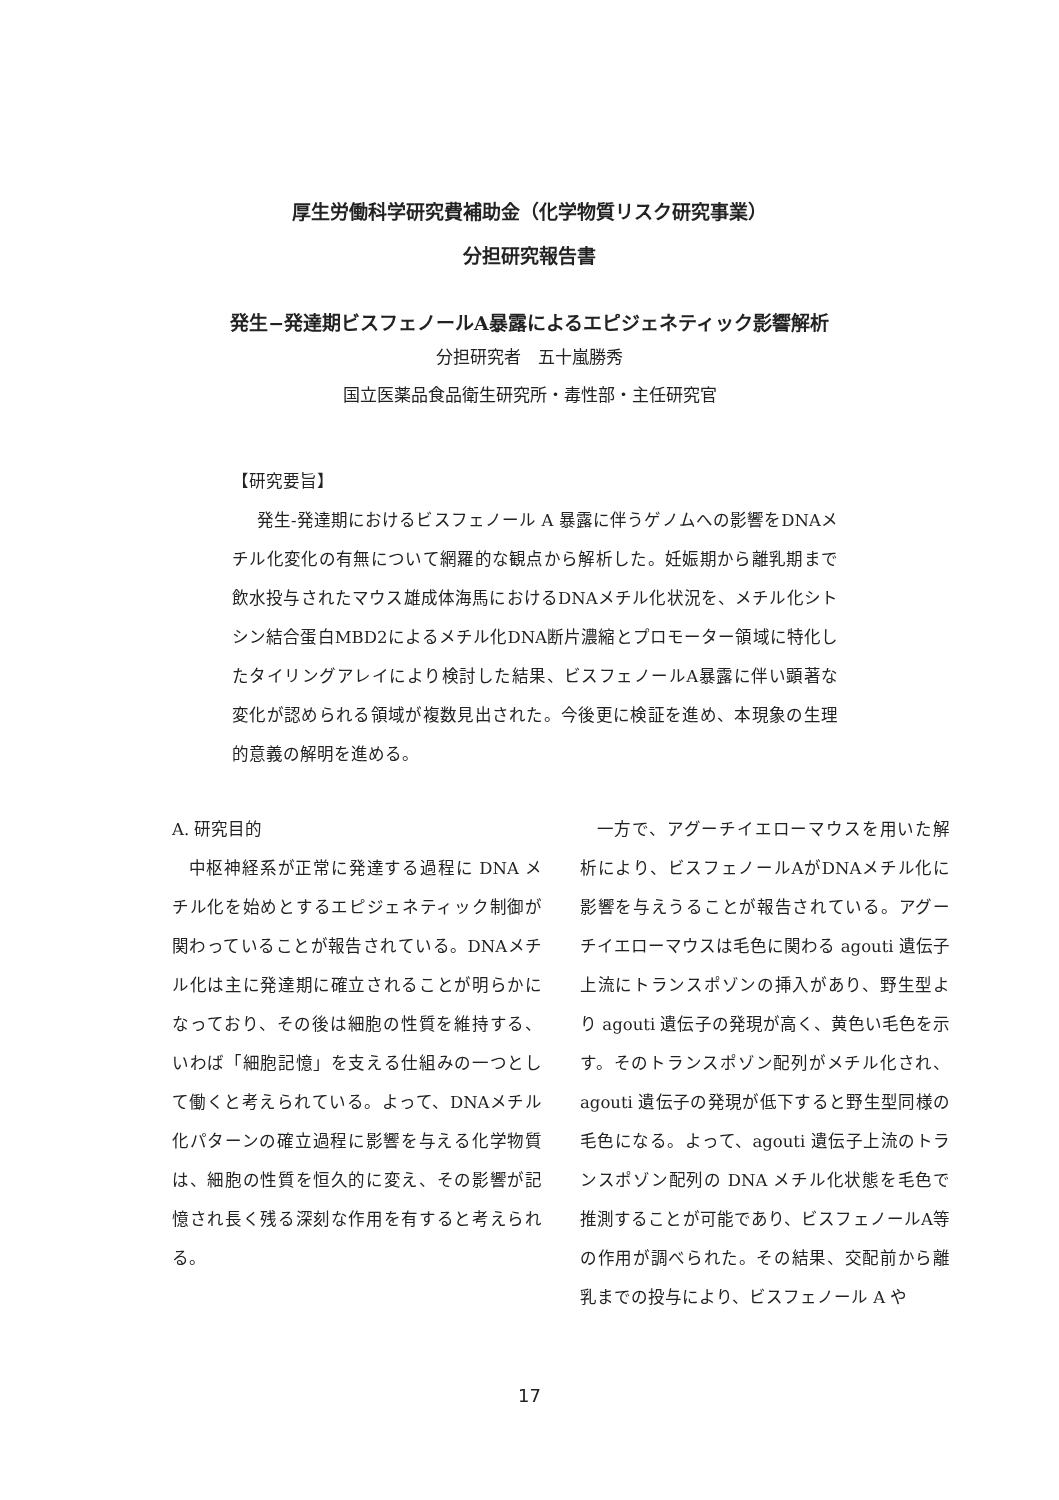厚生労働科学研究費補助金（化学物質リスク研究事業）
分担研究報告書
発生−発達期ビスフェノールA暴露によるエピジェネティック影響解析
分担研究者　五十嵐勝秀
国立医薬品食品衛生研究所・毒性部・主任研究官
【研究要旨】
発生‐発達期におけるビスフェノール A 暴露に伴うゲノムへの影響をDNAメチル化変化の有無について網羅的な観点から解析した。妊娠期から離乳期まで飲水投与されたマウス雄成体海馬におけるDNAメチル化状況を、メチル化シトシン結合蛋白MBD2によるメチル化DNA断片濃縮とプロモーター領域に特化したタイリングアレイにより検討した結果、ビスフェノールA暴露に伴い顕著な変化が認められる領域が複数見出された。今後更に検証を進め、本現象の生理的意義の解明を進める。
A. 研究目的
中枢神経系が正常に発達する過程に DNA メチル化を始めとするエピジェネティック制御が関わっていることが報告されている。DNAメチル化は主に発達期に確立されることが明らかになっており、その後は細胞の性質を維持する、いわば「細胞記憶」を支える仕組みの一つとして働くと考えられている。よって、DNAメチル化パターンの確立過程に影響を与える化学物質は、細胞の性質を恒久的に変え、その影響が記憶され長く残る深刻な作用を有すると考えられる。
一方で、アグーチイエローマウスを用いた解析により、ビスフェノールAがDNAメチル化に影響を与えうることが報告されている。アグーチイエローマウスは毛色に関わる agouti 遺伝子上流にトランスポゾンの挿入があり、野生型より agouti 遺伝子の発現が高く、黄色い毛色を示す。そのトランスポゾン配列がメチル化され、agouti 遺伝子の発現が低下すると野生型同様の毛色になる。よって、agouti 遺伝子上流のトランスポゾン配列の DNA メチル化状態を毛色で推測することが可能であり、ビスフェノールA等の作用が調べられた。その結果、交配前から離乳までの投与により、ビスフェノール A や
17